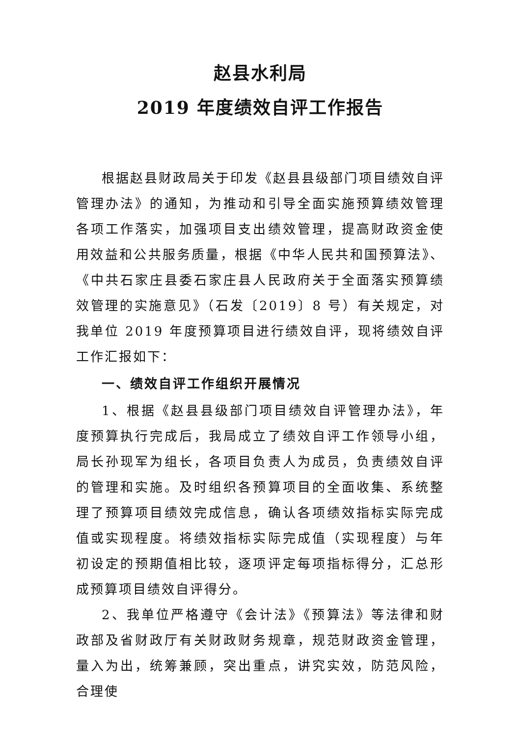赵县水利局
2019 年度绩效自评工作报告
根据赵县财政局关于印发《赵县县级部门项目绩效自评管理办法》的通知，为推动和引导全面实施预算绩效管理各项工作落实，加强项目支出绩效管理，提高财政资金使用效益和公共服务质量，根据《中华人民共和国预算法》、《中共石家庄县委石家庄县人民政府关于全面落实预算绩效管理的实施意见》（石发〔2019〕8 号）有关规定，对我单位 2019 年度预算项目进行绩效自评，现将绩效自评工作汇报如下：
一、绩效自评工作组织开展情况
1、根据《赵县县级部门项目绩效自评管理办法》，年度预算执行完成后，我局成立了绩效自评工作领导小组，局长孙现军为组长，各项目负责人为成员，负责绩效自评的管理和实施。及时组织各预算项目的全面收集、系统整理了预算项目绩效完成信息，确认各项绩效指标实际完成值或实现程度。将绩效指标实际完成值（实现程度）与年初设定的预期值相比较，逐项评定每项指标得分，汇总形成预算项目绩效自评得分。
2、我单位严格遵守《会计法》《预算法》等法律和财政部及省财政厅有关财政财务规章，规范财政资金管理，量入为出，统筹兼顾，突出重点，讲究实效，防范风险，合理使